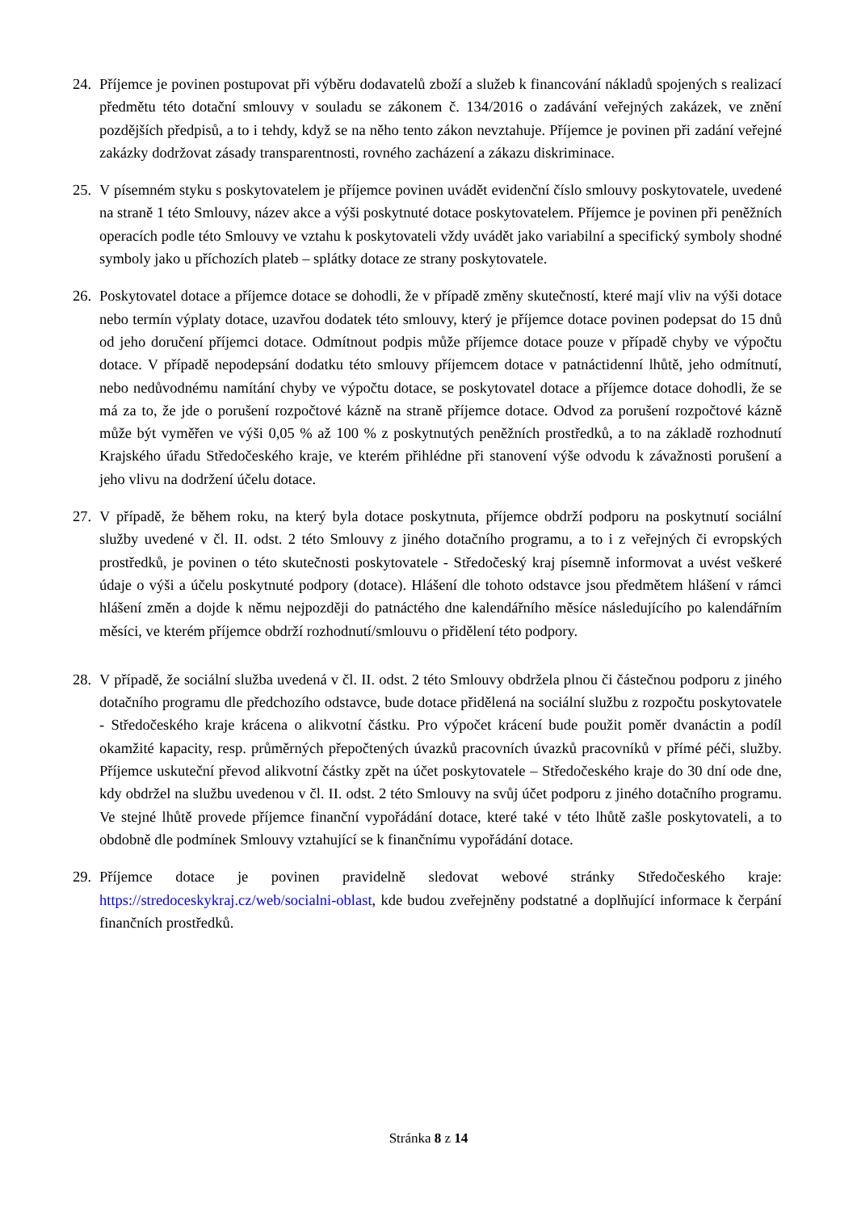24. Příjemce je povinen postupovat při výběru dodavatelů zboží a služeb k financování nákladů spojených s realizací předmětu této dotační smlouvy v souladu se zákonem č. 134/2016 o zadávání veřejných zakázek, ve znění pozdějších předpisů, a to i tehdy, když se na něho tento zákon nevztahuje. Příjemce je povinen při zadání veřejné zakázky dodržovat zásady transparentnosti, rovného zacházení a zákazu diskriminace.
25. V písemném styku s poskytovatelem je příjemce povinen uvádět evidenční číslo smlouvy poskytovatele, uvedené na straně 1 této Smlouvy, název akce a výši poskytnuté dotace poskytovatelem. Příjemce je povinen při peněžních operacích podle této Smlouvy ve vztahu k poskytovateli vždy uvádět jako variabilní a specifický symboly shodné symboly jako u příchozích plateb – splátky dotace ze strany poskytovatele.
26. Poskytovatel dotace a příjemce dotace se dohodli, že v případě změny skutečností, které mají vliv na výši dotace nebo termín výplaty dotace, uzavřou dodatek této smlouvy, který je příjemce dotace povinen podepsat do 15 dnů od jeho doručení příjemci dotace. Odmítnout podpis může příjemce dotace pouze v případě chyby ve výpočtu dotace. V případě nepodepsání dodatku této smlouvy příjemcem dotace v patnáctidenní lhůtě, jeho odmítnutí, nebo nedůvodnému namítání chyby ve výpočtu dotace, se poskytovatel dotace a příjemce dotace dohodli, že se má za to, že jde o porušení rozpočtové kázně na straně příjemce dotace. Odvod za porušení rozpočtové kázně může být vyměřen ve výši 0,05 % až 100 % z poskytnutých peněžních prostředků, a to na základě rozhodnutí Krajského úřadu Středočeského kraje, ve kterém přihlédne při stanovení výše odvodu k závažnosti porušení a jeho vlivu na dodržení účelu dotace.
27. V případě, že během roku, na který byla dotace poskytnuta, příjemce obdrží podporu na poskytnutí sociální služby uvedené v čl. II. odst. 2 této Smlouvy z jiného dotačního programu, a to i z veřejných či evropských prostředků, je povinen o této skutečnosti poskytovatele - Středočeský kraj písemně informovat a uvést veškeré údaje o výši a účelu poskytnuté podpory (dotace). Hlášení dle tohoto odstavce jsou předmětem hlášení v rámci hlášení změn a dojde k němu nejpozději do patnáctého dne kalendářního měsíce následujícího po kalendářním měsíci, ve kterém příjemce obdrží rozhodnutí/smlouvu o přidělení této podpory.
28. V případě, že sociální služba uvedená v čl. II. odst. 2 této Smlouvy obdržela plnou či částečnou podporu z jiného dotačního programu dle předchozího odstavce, bude dotace přidělená na sociální službu z rozpočtu poskytovatele - Středočeského kraje krácena o alikvotní částku. Pro výpočet krácení bude použit poměr dvanáctin a podíl okamžité kapacity, resp. průměrných přepočtených úvazků pracovních úvazků pracovníků v přímé péči, služby. Příjemce uskuteční převod alikvotní částky zpět na účet poskytovatele – Středočeského kraje do 30 dní ode dne, kdy obdržel na službu uvedenou v čl. II. odst. 2 této Smlouvy na svůj účet podporu z jiného dotačního programu. Ve stejné lhůtě provede příjemce finanční vypořádání dotace, které také v této lhůtě zašle poskytovateli, a to obdobně dle podmínek Smlouvy vztahující se k finančnímu vypořádání dotace.
29. Příjemce dotace je povinen pravidelně sledovat webové stránky Středočeského kraje: https://stredoceskykraj.cz/web/socialni-oblast, kde budou zveřejněny podstatné a doplňující informace k čerpání finančních prostředků.
Stránka 8 z 14